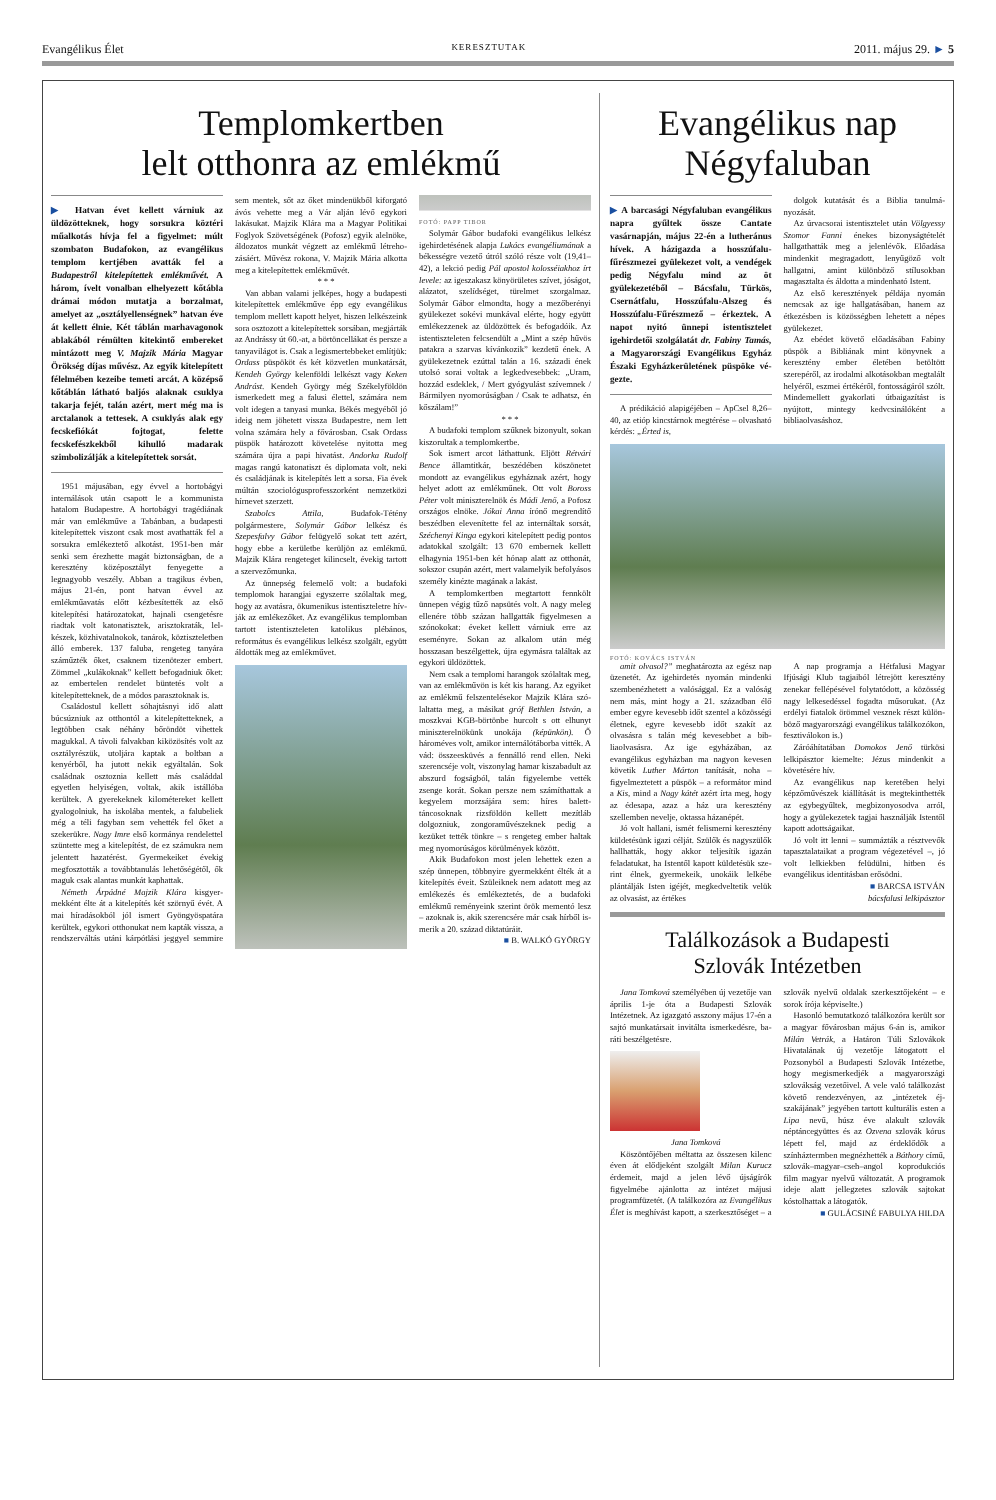Evangélikus Élet KERESZTUTAK 2011. május 29. ► 5
Templomkertben
lelt otthonra az emlékmű
▶ Hatvan évet kellett várniuk az üldözötteknek, hogy sorsukra közté­ri műalkotás hívja fel a figyelmet: múlt szombaton Budafokon, az evan­gélikus templom kertjében avatták fel a Budapestről kitelepítettek em­lékművét. A három, ívelt vonalban elhelyezett kőtábla drámai módon mutatja a borzalmat, amelyet az „osztályellenségnek” hatvan éve át kellett élnie. Két táblán marhavagonok ablakából rémülten kitekin­tő embereket mintázott meg V. Majzik Mária Magyar Örökség díjas művész. Az egyik kitelepített félelmében kezeibe temeti arcát. A kö­zépső kőtáblán látható baljós alaknak csuklya takarja fejét, talán azért, mert még ma is arctalanok a tettesek. A csuklyás alak egy fecskefió­kát fojtogat, felette fecskefészkekből kihulló madarak szimbolizálják a kitelepítettek sorsát.
1951 májusában, egy évvel a hortobá­gyi internálások után csapott le a kommunista hatalom Budapestre. A hortobágyi tragédiának már van emlékműve a Tabánban, a buda­pesti kitelepítettek viszont csak most avathatták fel a sorsukra emlékeztető alkotást. 1951-ben már senki sem érezhette magát biztonságban, de a keresztény középosztályt fenyegette a legnagyobb veszély. Abban a tragi­kus évben, május 21-én, pont hatvan évvel az emlékműavatás előtt kézbe­sítették az első kitelepítési határoza­tokat, hajnali csengetésre riadtak volt katonatisztek, arisztokraták, lel­készek, közhivatalnokok, tanárok, köztiszteletben álló emberek. 137 faluba, rengeteg tanyára száműzték őket, csaknem tizenötezer embert. Zömmel „kulákoknak” kellett befo­gadniuk őket: az embertelen rende­let büntetés volt a kitelepítetteknek, de a módos parasztoknak is.
Családostul kellett sóhajtásnyi idő alatt búcsúzniuk az otthontól a kite­lepítetteknek, a legtöbben csak né­hány bőröndöt vihettek magukkal. A távoli falvakban kiközösítés volt az osztályrészük, utoljára kaptak a bolt­ban a kenyérből, ha jutott nekik egy­általán. Sok családnak osztoznia kel­lett más családdal egyetlen helyiségen, voltak, akik istállóba kerültek. A gye­rekeknek kilométereket kellett gyalo­golniuk, ha iskolába mentek, a falu­beliek még a téli fagyban sem vehették fel őket a szekerükre. Nagy Imre első kormánya rendelettel szüntette meg a kitelepítést, de ez számukra nem jelentett hazatérést. Gyermekeiket évekig megfosztották a továbbtanulás lehetőségétől, ők maguk csak alantas munkát kaphattak.
Németh Árpádné Majzik Klára kisgyer­mekként élte át a kitelepítés két szörnyű évét. A mai híradásokból jól ismert Gyöngyöspatára kerültek, egykori otthonukat nem kapták vissza, a rendszerváltás utáni kárpót­lási jeggyel semmire sem mentek, sőt az őket mindenükből kiforgató ávós vehette meg a Vár alján lévő egyko­ri lakásukat. Majzik Klára ma a Ma­gyar Politikai Foglyok Szövetségének (Pofosz) egyik alelnöke, áldozatos munkát végzett az emlékmű létreho­zásáért. Művész rokona, V. Majzik Mária alkotta meg a kitelepítettek emlékművét.
* * *
Van abban valami jelképes, hogy a bu­dapesti kitelepítettek emlékműve épp egy evangélikus templom mellett kapott helyet, hiszen lelkészeink so­ra osztozott a kitelepítettek sorsában, megjárták az Andrássy út 60.-at, a börtöncellákat és persze a tanyavilá­got is. Csak a legismertebbeket em­lítjük: Ordass püspököt és két közvet­len munkatársát, Kendeh György ke­lenföldi lelkészt vagy Keken And­rást. Kendeh György még Székelyföl­dön ismerkedett meg a falusi élettel, számára nem volt idegen a tanyasi munka. Békés megyéből jó ideig nem jöhetett vissza Budapestre, nem lett volna számára hely a fővárosban. Csak Ordass püspök határozott kö­vetelése nyitotta meg számára újra a papi hivatást. Andorka Rudolf magas rangú katonatiszt és diplomata volt, neki és családjának is kitelepítés lett a sorsa. Fia évek múltán szocioló­gusprofesszorként nemzetközi hírne­vet szerzett.
Szabolcs Attila, Budafok-Tétény polgármestere, Solymár Gábor lel­kész és Szepesfalvy Gábor felügyelő sokat tett azért, hogy ebbe a kerület­be kerüljön az emlékmű. Majzik Klára rengeteget kilincselt, évekig tar­tott a szervezőmunka.
Az ünnepség felemelő volt: a bu­dafoki templomok harangjai egy­szerre szólaltak meg, hogy az avatás­ra, ökumenikus istentiszteletre hív­ják az emlékezőket. Az evangélikus templomban tartott istentiszteleten katolikus plébános, református és evangélikus lelkész szolgált, együtt ál­dották meg az emlékművet.
FOTÓ: PAPP TIBOR
Solymár Gábor budafoki evangéli­kus lelkész igehirdetésének alapja Lu­kács evangéliumának a békességre vezető útról szóló része volt (19,41–42), a lekció pedig Pál apostol kolosséiak­hoz írt levele: az igeszakasz könyörü­letes szívet, jóságot, alázatot, szelídsé­get, türelmet szorgalmaz. Solymár Gábor elmondta, hogy a mezőberényi gyülekezet sokévi munkával elérte, hogy együtt emlékezzenek az üldözöt­tek és befogadóik. Az istentiszteleten felcsendült a „Mint a szép hűvös pa­takra a szarvas kívánkozik” kezdetű ének. A gyülekezetnek ezúttal talán a 16. századi ének utolsó sorai voltak a legkedvesebbek: „Uram, hozzád esdek­lek, / Mert gyógyulást szívemnek / Bármilyen nyomorúságban / Csak te adhatsz, én kőszálam!”
* * *
A budafoki templom szűknek bizo­nyult, sokan kiszorultak a templom­kertbe.
Sok ismert arcot láthattunk. Eljött Rétvári Bence államtitkár, beszédében köszönetet mondott az evangélikus egyháznak azért, hogy helyet adott az emlékműnek. Ott volt Boross Péter volt miniszterelnök és Mádi Jenő, a Pofosz országos elnöke. Jókai Anna írónő megrendítő beszédben elevenítette fel az internáltak sorsát, Széchenyi Kinga egykori kitelepített pedig pon­tos adatokkal szolgált: 13 670 ember­nek kellett elhagynia 1951-ben két hó­nap alatt az otthonát, sokszor csupán azért, mert valamelyik befolyásos sze­mély kinézte magának a lakást.
A templomkertben megtartott fennkölt ünnepen végig tűző napsü­tés volt. A nagy meleg ellenére több százan hallgatták figyelmesen a szó­nokokat: éveket kellett várniuk erre az eseményre. Sokan az alkalom után még hosszasan beszélgettek, újra egy­másra találtak az egykori üldözöttek.
Nem csak a templomi harangok szólaltak meg, van az emlékművön is két kis harang. Az egyiket az emlék­mű felszentelésekor Majzik Klára szó­laltatta meg, a másikat gróf Bethlen Ist­ván, a moszkvai KGB-börtönbe hur­colt s ott elhunyt miniszterelnökünk unokája (képünkön). Ő hároméves volt, amikor internálótáborba vitték. A vád: összeesküvés a fennálló rend el­len. Neki szerencséje volt, viszonylag hamar kiszabadult az abszurd fogság­ból, talán figyelembe vették zsenge ko­rát. Sokan persze nem számíthattak a kegyelem morzsájára sem: híres balett­táncosoknak rizsföldön kellett mezít­láb dolgozniuk, zongoraművészek­nek pedig a kezüket tették tönkre – s rengeteg ember haltak meg nyomorúságos körülmények között.
Akik Budafokon most jelen le­hettek ezen a szép ünnepen, többnyi­re gyermekként élték át a kitelepítés éveit. Szüleiknek nem adatott meg az emlékezés és emlékeztetés, de a bu­dafoki emlékmű reményeink sze­rint örök mementó lesz – azoknak is, akik szerencsére már csak hírből is­merik a 20. század diktatúráit.
■ B. WALKÓ GYÖRGY
Evangélikus nap
Négyfaluban
▶ A barcasági Négyfaluban evan­gélikus napra gyűltek össze Can­tate vasárnapján, május 22-én a lutheránus hívek. A házigazda a hosszúfalu-fűrészmezei gyüleke­zet volt, a vendégek pedig Négy­falu mind az öt gyülekezetéből – Bácsfalu, Türkös, Csernátfalu, Hosszúfalu-Alszeg és Hosszúfa­lu-Fűrészmező – érkeztek. A napot nyitó ünnepi istentiszte­let igehirdetői szolgálatát dr. Fabiny Tamás, a Magyarorszá­gi Evangélikus Egyház Északi Egyházkerületének püspöke vé­gezte.
A prédikáció alapigéjében – ApCsel 8,26–40, az etióp kincstárnok megté­rése – olvasható kérdés: „Érted is,
dolgok kutatását és a Biblia tanulmá­nyozását.
Az úrvacsorai istentisztelet után Völgyessy Szomor Fanni énekes bi­zonyságtételét hallgathatták meg a je­lenlévők. Előadása mindenkit megra­gadott, lenyűgöző volt hallgatni, amint különböző stílusokban magasztalta és áldotta a mindenható Istent.
Az első keresztények példája nyo­mán nemcsak az ige hallgatásában, hanem az étkezésben is közösségben lehetett a népes gyülekezet.
Az ebédet követő előadásában Fa­biny püspök a Bibliának mint könyv­nek a keresztény ember életében betöltött szerepéről, az irodalmi al­kotásokban megtalált helyéről, esz­mei értékéről, fontosságáról szólt. Mindemellett gyakorlati útbaigazítást is nyújtott, mintegy kedvcsináló­ként a bibliaolvasáshoz.
FOTÓ: KOVÁCS ISTVÁN
amit olvasol?” meghatározta az egész nap üzenetét. Az igehirdetés nyo­mán mindenki szembenézhetett a valósággal. Ez a valóság nem más, mint hogy a 21. században élő ember egy­re kevesebb időt szentel a közösségi életnek, egyre kevesebb időt szakít az olvasásra s talán még kevesebbet a bib­liaolvasásra. Az ige egyházában, az evangélikus egyházban ma nagyon ke­vesen követik Luther Márton tanítá­sát, noha – figyelmeztetett a püspök – a reformátor mind a Kis, mind a Nagy kátét azért írta meg, hogy az édesapa, azaz a ház ura keresztény szellemben nevelje, oktassa házanépét.
Jó volt hallani, ismét felismerni ke­resztény küldetésünk igazi célját. Szülők és nagyszülők hallhatták, hogy akkor teljesítik igazán feladatu­kat, ha Istentől kapott küldetésük sze­rint élnek, gyermekeik, unokáik lel­kébe plántálják Isten igéjét, megked­veltetik velük az olvasást, az értékes
A nap programja a Hétfalusi Ma­gyar Ifjúsági Klub tagjaiból létrejött keresztény zenekar fellépésével foly­tatódott, a közösség nagy lelkesedés­sel fogadta műsorukat. (Az erdélyi fi­atalok örömmel vesznek részt külön­böző magyarországi evangélikus ta­lálkozókon, fesztiválokon is.)
Záróáhítatában Domokos Jenő tür­kösi lelkipásztor kiemelte: Jézus min­denkit a követésére hív.
Az evangélikus nap keretében he­lyi képzőművészek kiállítását is meg­tekinthették az egybegyűltek, meg­bizonyosodva arról, hogy a gyüleke­zetek tagjai használják Istentől kapott adottságaikat.
Jó volt itt lenni – summázták a résztvevők tapasztalataikat a program végezetével –, jó volt lelkiekben fel­üdülni, hitben és evangélikus iden­titásban erősödni.
■ BARCSA ISTVÁN
bácsfalusi lelkipásztor
Találkozások a Budapesti
Szlovák Intézetben
Jana Tomková személyében új veze­tője van április 1-je óta a Budapesti Szlovák Intézetnek. Az igazgató asszony május 17-én a sajtó munkatársait invi­tálta ismerkedésre, ba­ráti beszélgetésre.
Jana Tomková
Köszöntőjében méltat­ta az összesen kilenc éven át elődjeként szolgált Mi­lan Kurucz érdemeit, majd a jelen lévő újság­írók figyelmébe ajánlotta az intézet májusi programfüzetét. (A találkozóra az Evangélikus Élet is meghívást kapott, a szerkesztőséget – a szlovák nyelvű oldalak szerkesz­tőjeként – e sorok írója képviselte.)
Hasonló bemutatkozó találkozóra került sor a magyar fővárosban má­jus 6-án is, amikor Milán Vetrák, a Határon Túli Szlovákok Hivatalának új vezetője látogatott el Pozsonyból a Budapesti Szlovák Intézetbe, hogy megismerkedjék a ma­gyarországi szlovákság vezetőivel. A vele való ta­lálkozást követő rendez­vényen, az „intézetek éj­szakájának” jegyében tar­tott kulturális esten a Lipa nevű, húsz éve alakult szlovák néptáncegyüttes és az Ozvena szlovák kó­rus lépett fel, majd az érdeklődők a színháztermben megnézhették a Báthory című, szlovák–magyar–cseh–angol koprodukciós film ma­gyar nyelvű változatát. A progra­mok ideje alatt jellegzetes szlovák saj­tokat kóstolhattak a látogatók.
■ GULÁCSINÉ FABULYA HILDA